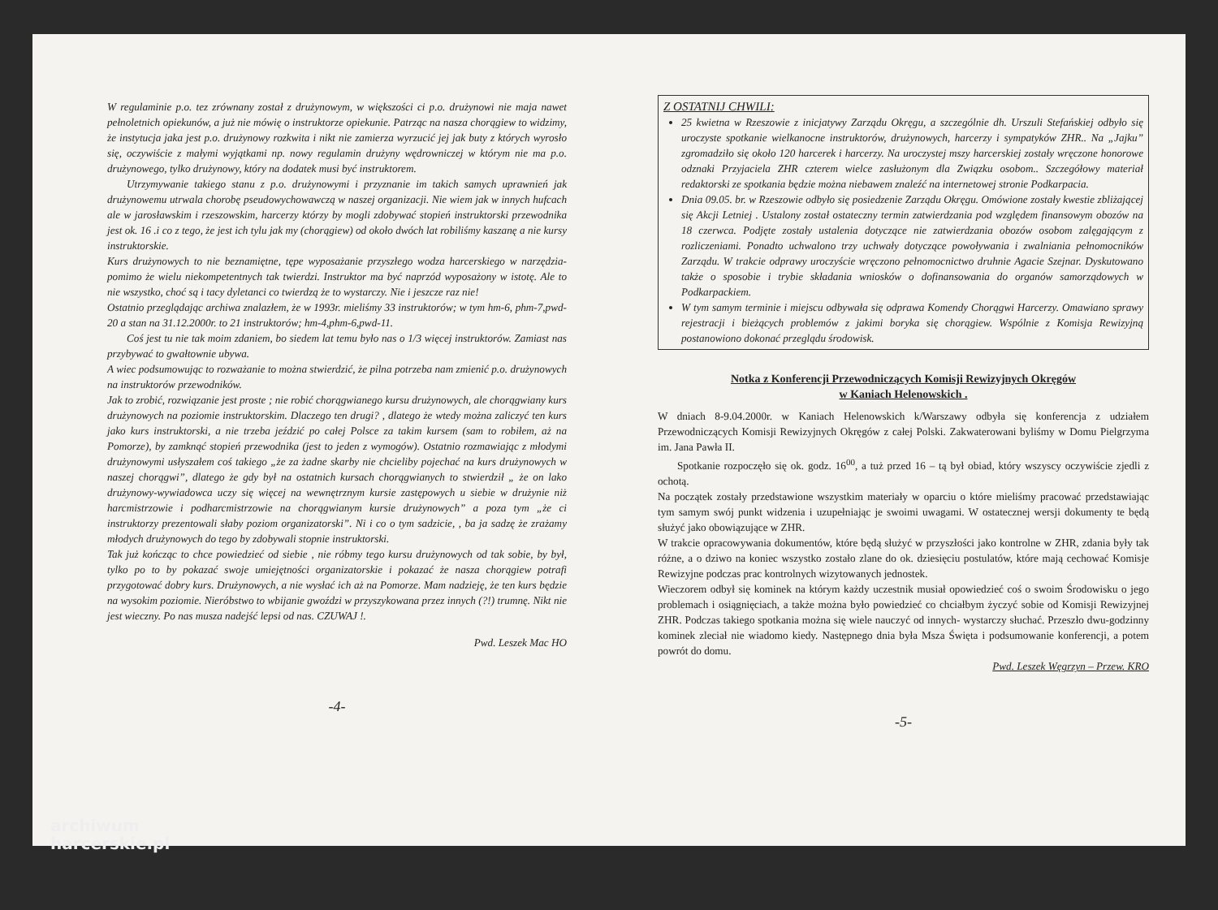W regulaminie p.o. tez zrównany został z drużynowym, w większości ci p.o. drużynowi nie maja nawet pełnoletnich opiekunów, a już nie mówię o instruktorze opiekunie. Patrząc na nasza chorągiew to widzimy, że instytucja jaka jest p.o. drużynowy rozkwita i nikt nie zamierza wyrzucić jej jak buty z których wyrosło się, oczywiście z małymi wyjątkami np. nowy regulamin drużyny wędrowniczej w którym nie ma p.o. drużynowego, tylko drużynowy, który na dodatek musi być instruktorem.
Utrzymywanie takiego stanu z p.o. drużynowymi i przyznanie im takich samych uprawnień jak drużynowemu utrwala chorobę pseudowychowawczą w naszej organizacji. Nie wiem jak w innych hufcach ale w jarosławskim i rzeszowskim, harcerzy którzy by mogli zdobywać stopień instruktorski przewodnika jest ok. 16 .i co z tego, że jest ich tylu jak my (chorągiew) od około dwóch lat robiliśmy kaszanę a nie kursy instruktorskie.
Kurs drużynowych to nie beznamiętne, tępe wyposażanie przyszłego wodza harcerskiego w narzędzia- pomimo że wielu niekompetentnych tak twierdzi. Instruktor ma być naprzód wyposażony w istotę. Ale to nie wszystko, choć są i tacy dyletanci co twierdzą że to wystarczy. Nie i jeszcze raz nie!
Ostatnio przeglądając archiwa znalazłem, że w 1993r. mieliśmy 33 instruktorów; w tym hm-6, phm-7,pwd-20 a stan na 31.12.2000r. to 21 instruktorów; hm-4,phm-6,pwd-11.
Coś jest tu nie tak moim zdaniem, bo siedem lat temu było nas o 1/3 więcej instruktorów. Zamiast nas przybywać to gwałtownie ubywa.
A wiec podsumowując to rozważanie to można stwierdzić, że pilna potrzeba nam zmienić p.o. drużynowych na instruktorów przewodników.
Jak to zrobić, rozwiązanie jest proste ; nie robić chorągwianego kursu drużynowych, ale chorągwiany kurs drużynowych na poziomie instruktorskim. Dlaczego ten drugi? , dlatego że wtedy można zaliczyć ten kurs jako kurs instruktorski, a nie trzeba jeździć po całej Polsce za takim kursem (sam to robiłem, aż na Pomorze), by zamknąć stopień przewodnika (jest to jeden z wymogów). Ostatnio rozmawiając z młodymi drużynowymi usłyszałem coś takiego „że za żadne skarby nie chcieliby pojechać na kurs drużynowych w naszej chorągwi”, dlatego że gdy był na ostatnich kursach chorągwianych to stwierdził „ że on lako drużynowy-wywiadowca uczy się więcej na wewnętrznym kursie zastępowych u siebie w drużynie niż harcmistrzowie i podharcmistrzowie na chorągwianym kursie drużynowych” a poza tym „że ci instruktorzy prezentowali słaby poziom organizatorski”. Ni i co o tym sadzicie, , ba ja sadzę że zrażamy młodych drużynowych do tego by zdobywali stopnie instruktorski.
Tak już kończąc to chce powiedzieć od siebie , nie róbmy tego kursu drużynowych od tak sobie, by był, tylko po to by pokazać swoje umiejętności organizatorskie i pokazać że nasza chorągiew potrafi przygotować dobry kurs. Drużynowych, a nie wysłać ich aż na Pomorze. Mam nadzieję, że ten kurs będzie na wysokim poziomie. Nieróbstwo to wbijanie gwoździ w przyszykowana przez innych (?!) trumnę. Nikt nie jest wieczny. Po nas musza nadejść lepsi od nas. CZUWAJ !.
Pwd. Leszek Mac HO
-4-
Z OSTATNIJ CHWILI:
25 kwietna w Rzeszowie z inicjatywy Zarządu Okręgu, a szczególnie dh. Urszuli Stefańskiej odbyło się uroczyste spotkanie wielkanocne instruktorów, drużynowych, harcerzy i sympatyków ZHR.. Na „Jajku” zgromadziło się około 120 harcerek i harcerzy. Na uroczystej mszy harcerskiej zostały wręczone honorowe odznaki Przyjaciela ZHR czterem wielce zasłużonym dla Związku osobom.. Szczegółowy materiał redaktorski ze spotkania będzie można niebawem znaleźć na internetowej stronie Podkarpacia.
Dnia 09.05. br. w Rzeszowie odbyło się posiedzenie Zarządu Okręgu. Omówione zostały kwestie zbliżającej się Akcji Letniej . Ustalony został ostateczny termin zatwierdzania pod względem finansowym obozów na 18 czerwca. Podjęte zostały ustalenia dotyczące nie zatwierdzania obozów osobom zalęgającym z rozliczeniami. Ponadto uchwalono trzy uchwały dotyczące powoływania i zwalniania pełnomocników Zarządu. W trakcie odprawy uroczyście wręczono pełnomocnictwo druhnie Agacie Szejnar. Dyskutowano także o sposobie i trybie składania wniosków o dofinansowania do organów samorządowych w Podkarpackiem.
W tym samym terminie i miejscu odbywała się odprawa Komendy Chorągwi Harcerzy. Omawiano sprawy rejestracji i bieżących problemów z jakimi boryka się chorągiew. Wspólnie z Komisja Rewizyjną postanowiono dokonać przeglądu środowisk.
Notka z Konferencji Przewodniczących Komisji Rewizyjnych Okręgów
w Kaniach Helenowskich .
W dniach 8-9.04.2000r. w Kaniach Helenowskich k/Warszawy odbyła się konferencja z udziałem Przewodniczących Komisji Rewizyjnych Okręgów z całej Polski. Zakwaterowani byliśmy w Domu Pielgrzyma im. Jana Pawła II.
Spotkanie rozpoczęło się ok. godz. 16<sup>00</sup>, a tuż przed 16 – tą był obiad, który wszyscy oczywiście zjedli z ochotą.
Na początek zostały przedstawione wszystkim materiały w oparciu o które mieliśmy pracować przedstawiając tym samym swój punkt widzenia i uzupełniając je swoimi uwagami. W ostatecznej wersji dokumenty te będą służyć jako obowiązujące w ZHR.
W trakcie opracowywania dokumentów, które będą służyć w przyszłości jako kontrolne w ZHR, zdania były tak różne, a o dziwo na koniec wszystko zostało zlane do ok. dziesięciu postulatów, które mają cechować Komisje Rewizyjne podczas prac kontrolnych wizytowanych jednostek.
Wieczorem odbył się kominek na którym każdy uczestnik musiał opowiedzieć coś o swoim Środowisku o jego problemach i osiągnięciach, a także można było powiedzieć co chciałbym życzyć sobie od Komisji Rewizyjnej ZHR. Podczas takiego spotkania można się wiele nauczyć od innych- wystarczy słuchać. Przeszło dwu-godzinny kominek zleciał nie wiadomo kiedy. Następnego dnia była Msza Święta i podsumowanie konferencji, a potem powrót do domu.
Pwd. Leszek Węgrzyn – Przew. KRO
-5-
archiwum
harcerskie.pl